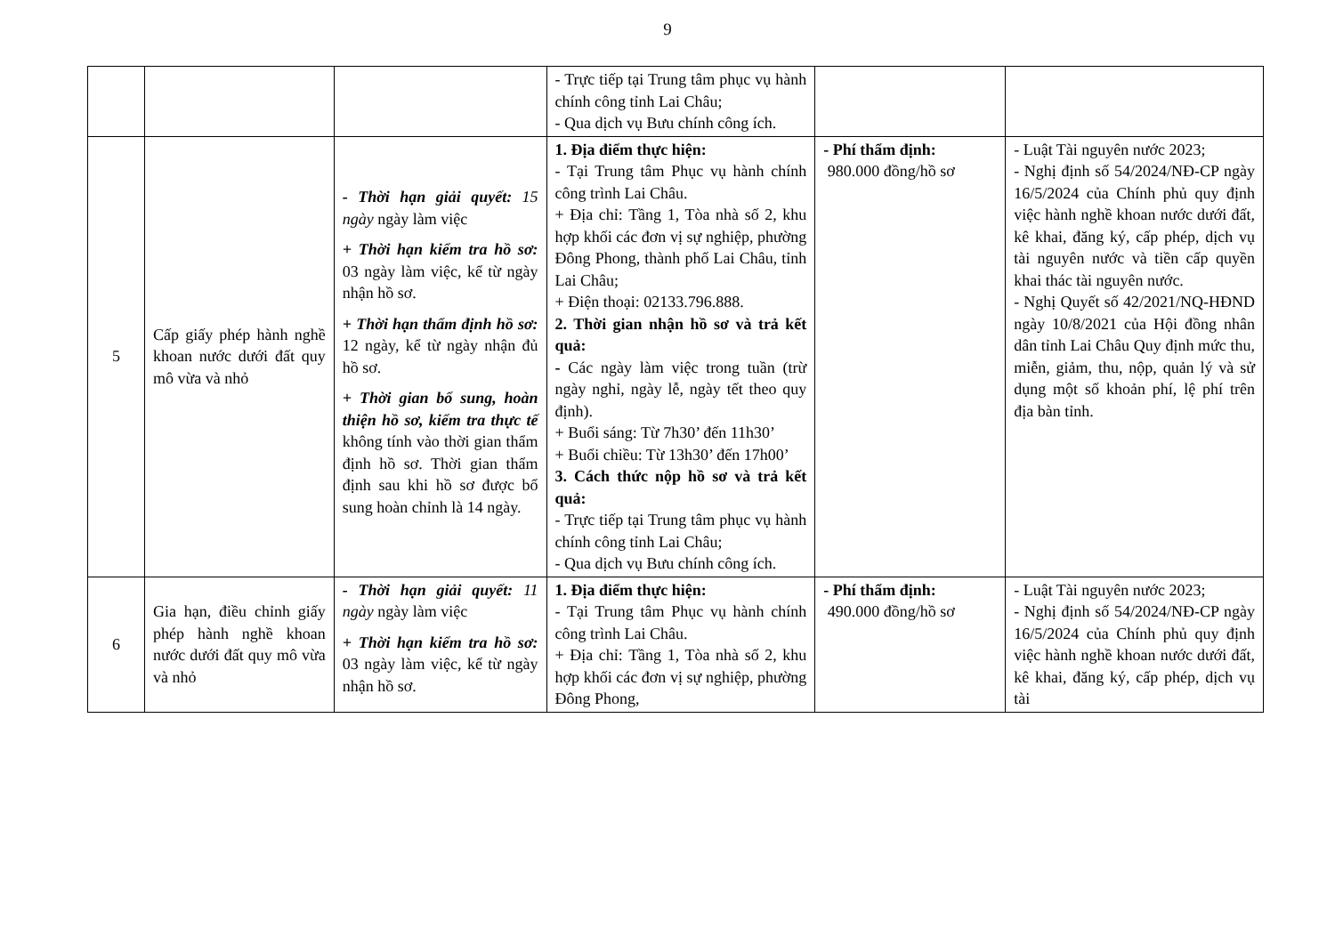9
| | | | - Trực tiếp tại Trung tâm phục vụ hành chính công tỉnh Lai Châu; - Qua dịch vụ Bưu chính công ích. | | |
| 5 | Cấp giấy phép hành nghề khoan nước dưới đất quy mô vừa và nhỏ | - Thời hạn giải quyết: 15 ngày ngày làm việc + Thời hạn kiểm tra hồ sơ: 03 ngày làm việc, kể từ ngày nhận hồ sơ. + Thời hạn thẩm định hồ sơ: 12 ngày, kể từ ngày nhận đủ hồ sơ. + Thời gian bổ sung, hoàn thiện hồ sơ, kiểm tra thực tế không tính vào thời gian thẩm định hồ sơ. Thời gian thẩm định sau khi hồ sơ được bổ sung hoàn chỉnh là 14 ngày. | 1. Địa điểm thực hiện: - Tại Trung tâm Phục vụ hành chính công trình Lai Châu. + Địa chỉ: Tầng 1, Tòa nhà số 2, khu hợp khối các đơn vị sự nghiệp, phường Đông Phong, thành phố Lai Châu, tỉnh Lai Châu; + Điện thoại: 02133.796.888. 2. Thời gian nhận hồ sơ và trả kết quả: - Các ngày làm việc trong tuần (trừ ngày nghỉ, ngày lễ, ngày tết theo quy định). + Buổi sáng: Từ 7h30’ đến 11h30’ + Buổi chiều: Từ 13h30’ đến 17h00’ 3. Cách thức nộp hồ sơ và trả kết quả: - Trực tiếp tại Trung tâm phục vụ hành chính công tỉnh Lai Châu; - Qua dịch vụ Bưu chính công ích. | - Phí thẩm định: 980.000 đồng/hồ sơ | - Luật Tài nguyên nước 2023; - Nghị định số 54/2024/NĐ-CP ngày 16/5/2024 của Chính phủ quy định việc hành nghề khoan nước dưới đất, kê khai, đăng ký, cấp phép, dịch vụ tài nguyên nước và tiền cấp quyền khai thác tài nguyên nước. - Nghị Quyết số 42/2021/NQ-HĐND ngày 10/8/2021 của Hội đồng nhân dân tỉnh Lai Châu Quy định mức thu, miễn, giảm, thu, nộp, quản lý và sử dụng một số khoản phí, lệ phí trên địa bàn tỉnh. |
| 6 | Gia hạn, điều chỉnh giấy phép hành nghề khoan nước dưới đất quy mô vừa và nhỏ | - Thời hạn giải quyết: 11 ngày ngày làm việc + Thời hạn kiểm tra hồ sơ: 03 ngày làm việc, kể từ ngày nhận hồ sơ. | 1. Địa điểm thực hiện: - Tại Trung tâm Phục vụ hành chính công trình Lai Châu. + Địa chỉ: Tầng 1, Tòa nhà số 2, khu hợp khối các đơn vị sự nghiệp, phường Đông Phong, | - Phí thẩm định: 490.000 đồng/hồ sơ | - Luật Tài nguyên nước 2023; - Nghị định số 54/2024/NĐ-CP ngày 16/5/2024 của Chính phủ quy định việc hành nghề khoan nước dưới đất, kê khai, đăng ký, cấp phép, dịch vụ tài |